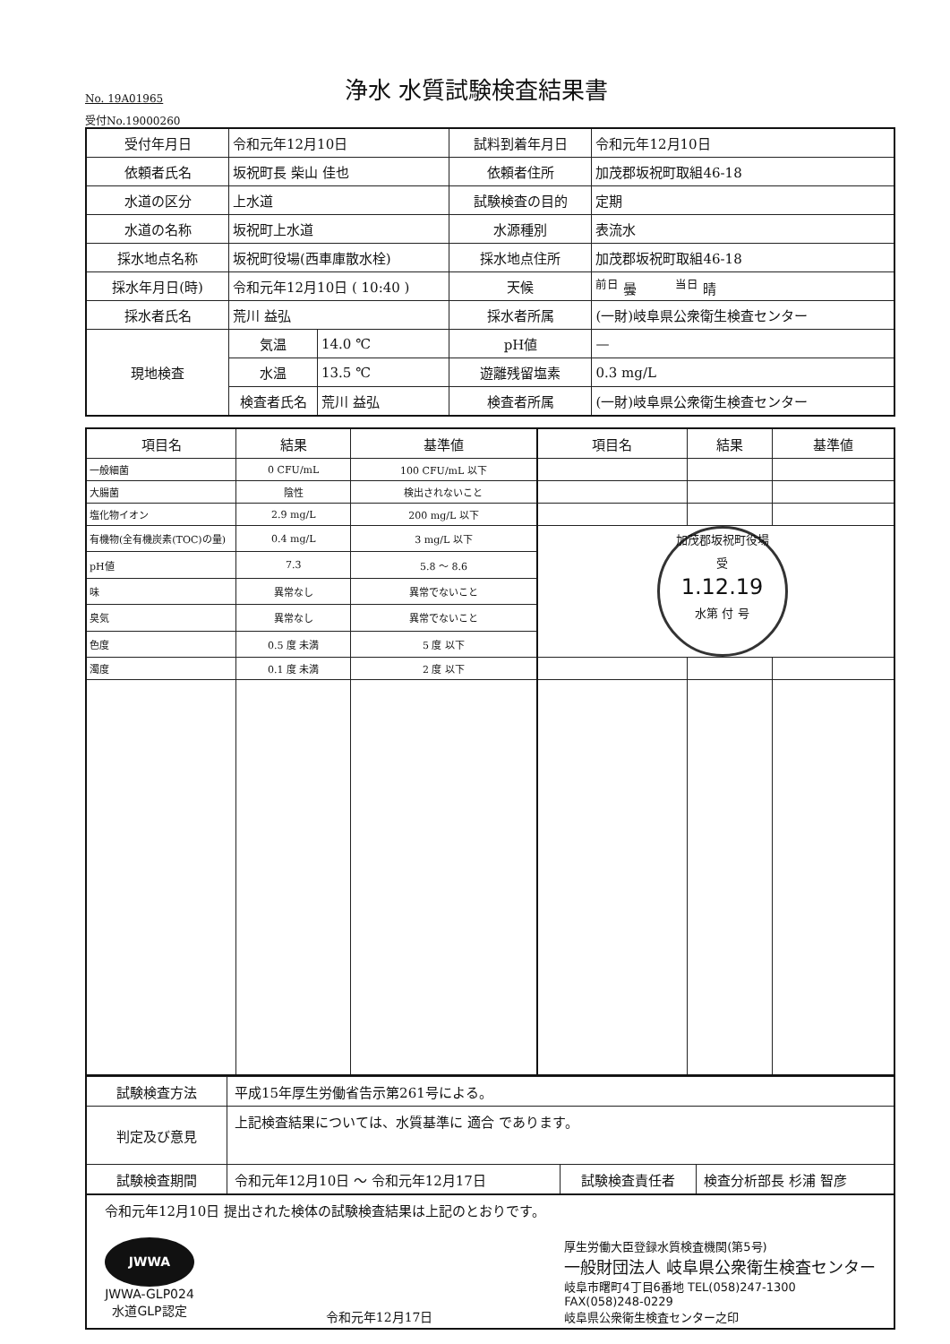No. 19A01965
浄水 水質試験検査結果書
受付No.19000260
| 受付年月日 | 令和元年12月10日 | | 試料到着年月日 | 令和元年12月10日 |
| 依頼者氏名 | 坂祝町長 柴山 佳也 | | 依頼者住所 | 加茂郡坂祝町取組46-18 |
| 水道の区分 | 上水道 | | 試験検査の目的 | 定期 |
| 水道の名称 | 坂祝町上水道 | | 水源種別 | 表流水 |
| 採水地点名称 | 坂祝町役場(西車庫散水栓) | | 採水地点住所 | 加茂郡坂祝町取組46-18 |
| 採水年月日(時) | 令和元年12月10日 ( 10:40 ) | | 天候 | <sup>前日</sup> 曇 <sup>当日</sup> 晴 |
| 採水者氏名 | 荒川 益弘 | | 採水者所属 | (一財)岐阜県公衆衛生検査センター |
| 現地検査 | 気温 | 14.0 ℃ | pH値 | — |
| | 水温 | 13.5 ℃ | 遊離残留塩素 | 0.3 mg/L |
| | 検査者氏名 | 荒川 益弘 | 検査者所属 | (一財)岐阜県公衆衛生検査センター |
| 項目名 | 結果 | 基準値 | 項目名 | 結果 | 基準値 |
| --- | --- | --- | --- | --- | --- |
| 一般細菌 | 0 CFU/mL | 100 CFU/mL 以下 | | | |
| 大腸菌 | 陰性 | 検出されないこと | | | |
| 塩化物イオン | 2.9 mg/L | 200 mg/L 以下 | | | |
| 有機物(全有機炭素(TOC)の量) | 0.4 mg/L | 3 mg/L 以下 | 加茂郡坂祝町役場 受 1.12.19 水第 付 号 | | |
| pH値 | 7.3 | 5.8 ～ 8.6 | | | |
| 味 | 異常なし | 異常でないこと | | | |
| 臭気 | 異常なし | 異常でないこと | | | |
| 色度 | 0.5 度 未満 | 5 度 以下 | | | |
| 濁度 | 0.1 度 未満 | 2 度 以下 | | | |
| 試験検査方法 | 平成15年厚生労働省告示第261号による。 | | |
| 判定及び意見 | 上記検査結果については、水質基準に 適合 であります。 | | |
| 試験検査期間 | 令和元年12月10日 ～ 令和元年12月17日 | 試験検査責任者 | 検査分析部長 杉浦 智彦 |
令和元年12月10日 提出された検体の試験検査結果は上記のとおりです。
JWWA
JWWA-GLP024
水道GLP認定
令和元年12月17日 厚生労働大臣登録水質検査機関(第5号)
一般財団法人 岐阜県公衆衛生検査センター
岐阜市曙町4丁目6番地 TEL(058)247-1300
FAX(058)248-0229
岐阜県公衆衛生検査センター之印